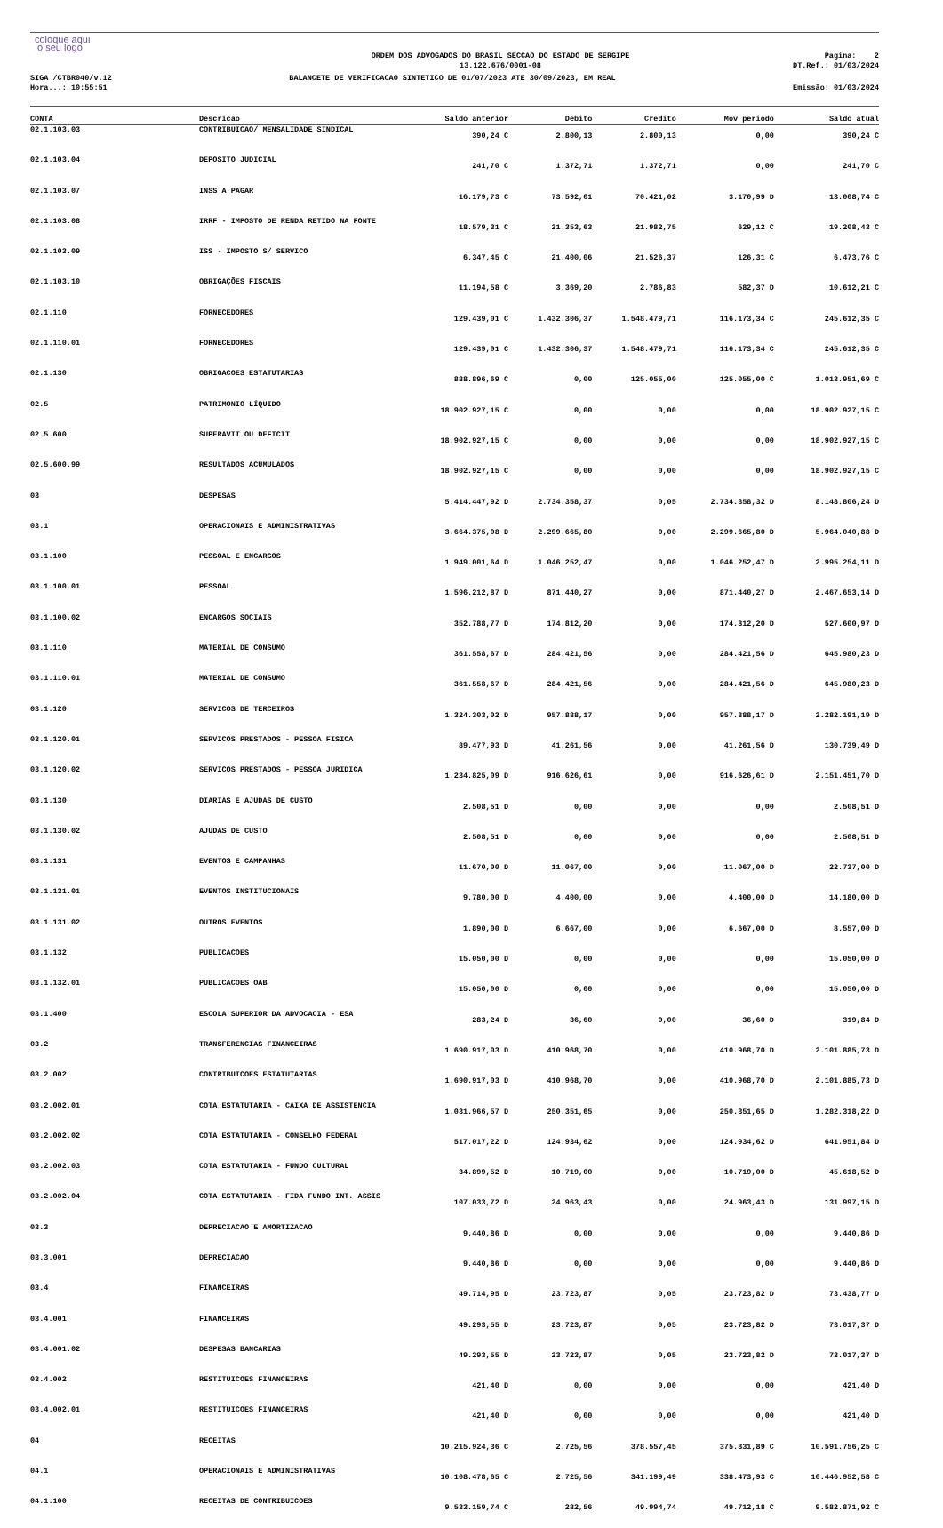coloque aqui
o seu logo
ORDEM DOS ADVOGADOS DO BRASIL SECCAO DO ESTADO DE SERGIPE
13.122.676/0001-08
Pagina: 2
DT.Ref.: 01/03/2024
SIGA /CTBR040/v.12
Hora...: 10:55:51
BALANCETE DE VERIFICACAO SINTETICO DE 01/07/2023 ATE 30/09/2023, EM REAL
Emissão: 01/03/2024
| CONTA | Descricao | Saldo anterior | Debito | Credito | Mov periodo | Saldo atual |
| --- | --- | --- | --- | --- | --- | --- |
| 02.1.103.03 | CONTRIBUICAO/ MENSALIDADE SINDICAL | 390,24 C | 2.800,13 | 2.800,13 | 0,00 | 390,24 C |
| 02.1.103.04 | DEPOSITO JUDICIAL | 241,70 C | 1.372,71 | 1.372,71 | 0,00 | 241,70 C |
| 02.1.103.07 | INSS A PAGAR | 16.179,73 C | 73.592,01 | 70.421,02 | 3.170,99 D | 13.008,74 C |
| 02.1.103.08 | IRRF - IMPOSTO DE RENDA RETIDO NA FONTE | 18.579,31 C | 21.353,63 | 21.982,75 | 629,12 C | 19.208,43 C |
| 02.1.103.09 | ISS - IMPOSTO S/ SERVICO | 6.347,45 C | 21.400,06 | 21.526,37 | 126,31 C | 6.473,76 C |
| 02.1.103.10 | OBRIGAÇÕES FISCAIS | 11.194,58 C | 3.369,20 | 2.786,83 | 582,37 D | 10.612,21 C |
| 02.1.110 | FORNECEDORES | 129.439,01 C | 1.432.306,37 | 1.548.479,71 | 116.173,34 C | 245.612,35 C |
| 02.1.110.01 | FORNECEDORES | 129.439,01 C | 1.432.306,37 | 1.548.479,71 | 116.173,34 C | 245.612,35 C |
| 02.1.130 | OBRIGACOES ESTATUTARIAS | 888.896,69 C | 0,00 | 125.055,00 | 125.055,00 C | 1.013.951,69 C |
| 02.5 | PATRIMONIO LÍQUIDO | 18.902.927,15 C | 0,00 | 0,00 | 0,00 | 18.902.927,15 C |
| 02.5.600 | SUPERAVIT OU DEFICIT | 18.902.927,15 C | 0,00 | 0,00 | 0,00 | 18.902.927,15 C |
| 02.5.600.99 | RESULTADOS ACUMULADOS | 18.902.927,15 C | 0,00 | 0,00 | 0,00 | 18.902.927,15 C |
| 03 | DESPESAS | 5.414.447,92 D | 2.734.358,37 | 0,05 | 2.734.358,32 D | 8.148.806,24 D |
| 03.1 | OPERACIONAIS E ADMINISTRATIVAS | 3.664.375,08 D | 2.299.665,80 | 0,00 | 2.299.665,80 D | 5.964.040,88 D |
| 03.1.100 | PESSOAL E ENCARGOS | 1.949.001,64 D | 1.046.252,47 | 0,00 | 1.046.252,47 D | 2.995.254,11 D |
| 03.1.100.01 | PESSOAL | 1.596.212,87 D | 871.440,27 | 0,00 | 871.440,27 D | 2.467.653,14 D |
| 03.1.100.02 | ENCARGOS SOCIAIS | 352.788,77 D | 174.812,20 | 0,00 | 174.812,20 D | 527.600,97 D |
| 03.1.110 | MATERIAL DE CONSUMO | 361.558,67 D | 284.421,56 | 0,00 | 284.421,56 D | 645.980,23 D |
| 03.1.110.01 | MATERIAL DE CONSUMO | 361.558,67 D | 284.421,56 | 0,00 | 284.421,56 D | 645.980,23 D |
| 03.1.120 | SERVICOS DE TERCEIROS | 1.324.303,02 D | 957.888,17 | 0,00 | 957.888,17 D | 2.282.191,19 D |
| 03.1.120.01 | SERVICOS PRESTADOS - PESSOA FISICA | 89.477,93 D | 41.261,56 | 0,00 | 41.261,56 D | 130.739,49 D |
| 03.1.120.02 | SERVICOS PRESTADOS - PESSOA JURIDICA | 1.234.825,09 D | 916.626,61 | 0,00 | 916.626,61 D | 2.151.451,70 D |
| 03.1.130 | DIARIAS E AJUDAS DE CUSTO | 2.508,51 D | 0,00 | 0,00 | 0,00 | 2.508,51 D |
| 03.1.130.02 | AJUDAS DE CUSTO | 2.508,51 D | 0,00 | 0,00 | 0,00 | 2.508,51 D |
| 03.1.131 | EVENTOS E CAMPANHAS | 11.670,00 D | 11.067,00 | 0,00 | 11.067,00 D | 22.737,00 D |
| 03.1.131.01 | EVENTOS INSTITUCIONAIS | 9.780,00 D | 4.400,00 | 0,00 | 4.400,00 D | 14.180,00 D |
| 03.1.131.02 | OUTROS EVENTOS | 1.890,00 D | 6.667,00 | 0,00 | 6.667,00 D | 8.557,00 D |
| 03.1.132 | PUBLICACOES | 15.050,00 D | 0,00 | 0,00 | 0,00 | 15.050,00 D |
| 03.1.132.01 | PUBLICACOES OAB | 15.050,00 D | 0,00 | 0,00 | 0,00 | 15.050,00 D |
| 03.1.400 | ESCOLA SUPERIOR DA ADVOCACIA - ESA | 283,24 D | 36,60 | 0,00 | 36,60 D | 319,84 D |
| 03.2 | TRANSFERENCIAS FINANCEIRAS | 1.690.917,03 D | 410.968,70 | 0,00 | 410.968,70 D | 2.101.885,73 D |
| 03.2.002 | CONTRIBUICOES ESTATUTARIAS | 1.690.917,03 D | 410.968,70 | 0,00 | 410.968,70 D | 2.101.885,73 D |
| 03.2.002.01 | COTA ESTATUTARIA - CAIXA DE ASSISTENCIA | 1.031.966,57 D | 250.351,65 | 0,00 | 250.351,65 D | 1.282.318,22 D |
| 03.2.002.02 | COTA ESTATUTARIA - CONSELHO FEDERAL | 517.017,22 D | 124.934,62 | 0,00 | 124.934,62 D | 641.951,84 D |
| 03.2.002.03 | COTA ESTATUTARIA - FUNDO CULTURAL | 34.899,52 D | 10.719,00 | 0,00 | 10.719,00 D | 45.618,52 D |
| 03.2.002.04 | COTA ESTATUTARIA - FIDA FUNDO INT. ASSIS | 107.033,72 D | 24.963,43 | 0,00 | 24.963,43 D | 131.997,15 D |
| 03.3 | DEPRECIACAO E AMORTIZACAO | 9.440,86 D | 0,00 | 0,00 | 0,00 | 9.440,86 D |
| 03.3.001 | DEPRECIACAO | 9.440,86 D | 0,00 | 0,00 | 0,00 | 9.440,86 D |
| 03.4 | FINANCEIRAS | 49.714,95 D | 23.723,87 | 0,05 | 23.723,82 D | 73.438,77 D |
| 03.4.001 | FINANCEIRAS | 49.293,55 D | 23.723,87 | 0,05 | 23.723,82 D | 73.017,37 D |
| 03.4.001.02 | DESPESAS BANCARIAS | 49.293,55 D | 23.723,87 | 0,05 | 23.723,82 D | 73.017,37 D |
| 03.4.002 | RESTITUICOES FINANCEIRAS | 421,40 D | 0,00 | 0,00 | 0,00 | 421,40 D |
| 03.4.002.01 | RESTITUICOES FINANCEIRAS | 421,40 D | 0,00 | 0,00 | 0,00 | 421,40 D |
| 04 | RECEITAS | 10.215.924,36 C | 2.725,56 | 378.557,45 | 375.831,89 C | 10.591.756,25 C |
| 04.1 | OPERACIONAIS E ADMINISTRATIVAS | 10.108.478,65 C | 2.725,56 | 341.199,49 | 338.473,93 C | 10.446.952,58 C |
| 04.1.100 | RECEITAS DE CONTRIBUICOES | 9.533.159,74 C | 282,56 | 49.994,74 | 49.712,18 C | 9.582.871,92 C |